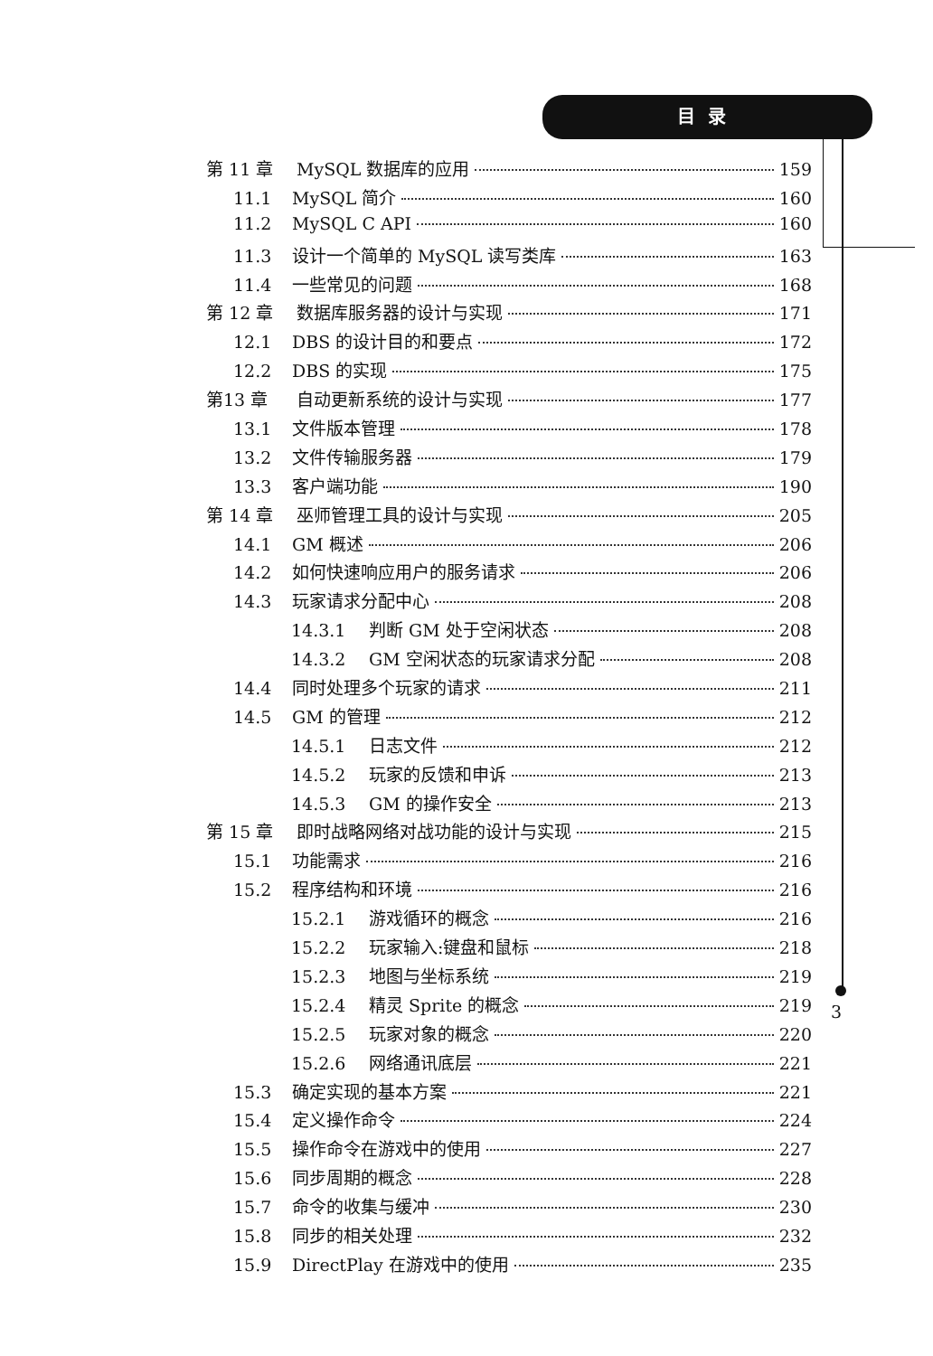目录
第 11 章 MySQL 数据库的应用 159
11.1 MySQL 简介 160
11.2 MySQL C API 160
11.3 设计一个简单的 MySQL 读写类库 163
11.4 一些常见的问题 168
第 12 章 数据库服务器的设计与实现 171
12.1 DBS 的设计目的和要点 172
12.2 DBS 的实现 175
第13 章 自动更新系统的设计与实现 177
13.1 文件版本管理 178
13.2 文件传输服务器 179
13.3 客户端功能 190
第 14 章 巫师管理工具的设计与实现 205
14.1 GM 概述 206
14.2 如何快速响应用户的服务请求 206
14.3 玩家请求分配中心 208
14.3.1 判断 GM 处于空闲状态 208
14.3.2 GM 空闲状态的玩家请求分配 208
14.4 同时处理多个玩家的请求 211
14.5 GM 的管理 212
14.5.1 日志文件 212
14.5.2 玩家的反馈和申诉 213
14.5.3 GM 的操作安全 213
第 15 章 即时战略网络对战功能的设计与实现 215
15.1 功能需求 216
15.2 程序结构和环境 216
15.2.1 游戏循环的概念 216
15.2.2 玩家输入:键盘和鼠标 218
15.2.3 地图与坐标系统 219
15.2.4 精灵 Sprite 的概念 219
15.2.5 玩家对象的概念 220
15.2.6 网络通讯底层 221
15.3 确定实现的基本方案 221
15.4 定义操作命令 224
15.5 操作命令在游戏中的使用 227
15.6 同步周期的概念 228
15.7 命令的收集与缓冲 230
15.8 同步的相关处理 232
15.9 DirectPlay 在游戏中的使用 235
3